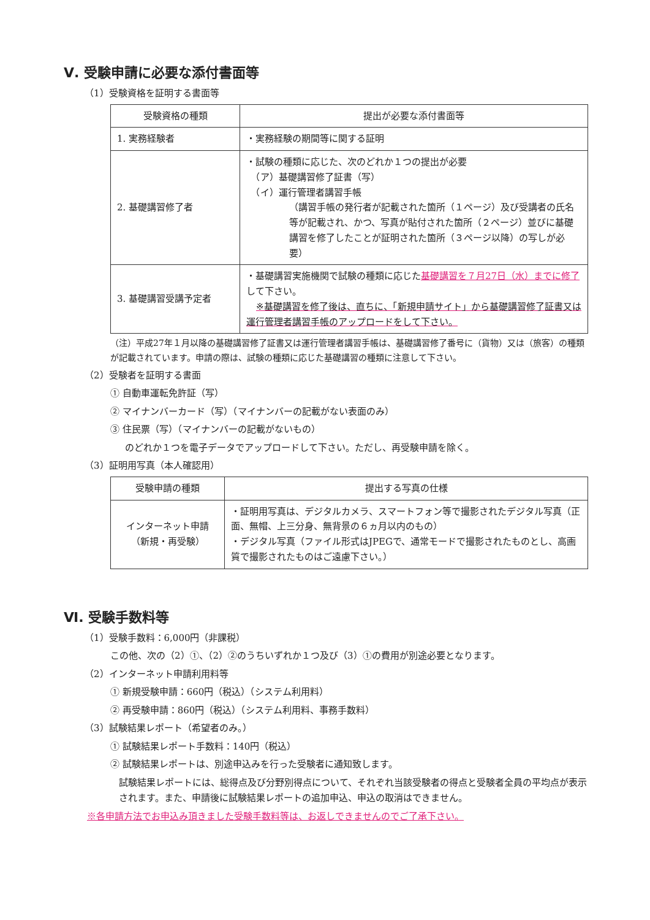Ⅴ. 受験申請に必要な添付書面等
（1）受験資格を証明する書面等
| 受験資格の種類 | 提出が必要な添付書面等 |
| --- | --- |
| 1. 実務経験者 | ・実務経験の期間等に関する証明 |
| 2. 基礎講習修了者 | ・試験の種類に応じた、次のどれか１つの提出が必要 （ア）基礎講習修了証書（写） （イ）運行管理者講習手帳 （講習手帳の発行者が記載された箇所（１ページ）及び受講者の氏名等が記載され、かつ、写真が貼付された箇所（２ページ）並びに基礎講習を修了したことが証明された箇所（３ページ以降）の写しが必要） |
| 3. 基礎講習受講予定者 | ・基礎講習実施機関で試験の種類に応じた 基礎講習を７月27日（水）までに修了 して下さい。 ※基礎講習を修了後は、直ちに、「新規申請サイト」から基礎講習修了証書又は運行管理者講習手帳のアップロードをして下さい。 |
（注）平成27年１月以降の基礎講習修了証書又は運行管理者講習手帳は、基礎講習修了番号に（貨物）又は（旅客）の種類が記載されています。申請の際は、試験の種類に応じた基礎講習の種類に注意して下さい。
（2）受験者を証明する書面
① 自動車運転免許証（写）
② マイナンバーカード（写）（マイナンバーの記載がない表面のみ）
③ 住民票（写）（マイナンバーの記載がないもの）
のどれか１つを電子データでアップロードして下さい。ただし、再受験申請を除く。
（3）証明用写真（本人確認用）
| 受験申請の種類 | 提出する写真の仕様 |
| --- | --- |
| インターネット申請 （新規・再受験） | ・証明用写真は、デジタルカメラ、スマートフォン等で撮影されたデジタル写真（正面、無帽、上三分身、無背景の６ヵ月以内のもの） ・デジタル写真（ファイル形式はJPEGで、通常モードで撮影されたものとし、高画質で撮影されたものはご遠慮下さい。） |
Ⅵ. 受験手数料等
（1）受験手数料：6,000円（非課税）
この他、次の（2）①、（2）②のうちいずれか１つ及び（3）①の費用が別途必要となります。
（2）インターネット申請利用料等
① 新規受験申請：660円（税込）（システム利用料）
② 再受験申請：860円（税込）（システム利用料、事務手数料）
（3）試験結果レポート（希望者のみ。）
① 試験結果レポート手数料：140円（税込）
② 試験結果レポートは、別途申込みを行った受験者に通知致します。
試験結果レポートには、総得点及び分野別得点について、それぞれ当該受験者の得点と受験者全員の平均点が表示されます。また、申請後に試験結果レポートの追加申込、申込の取消はできません。
※各申請方法でお申込み頂きました受験手数料等は、お返しできませんのでご了承下さい。